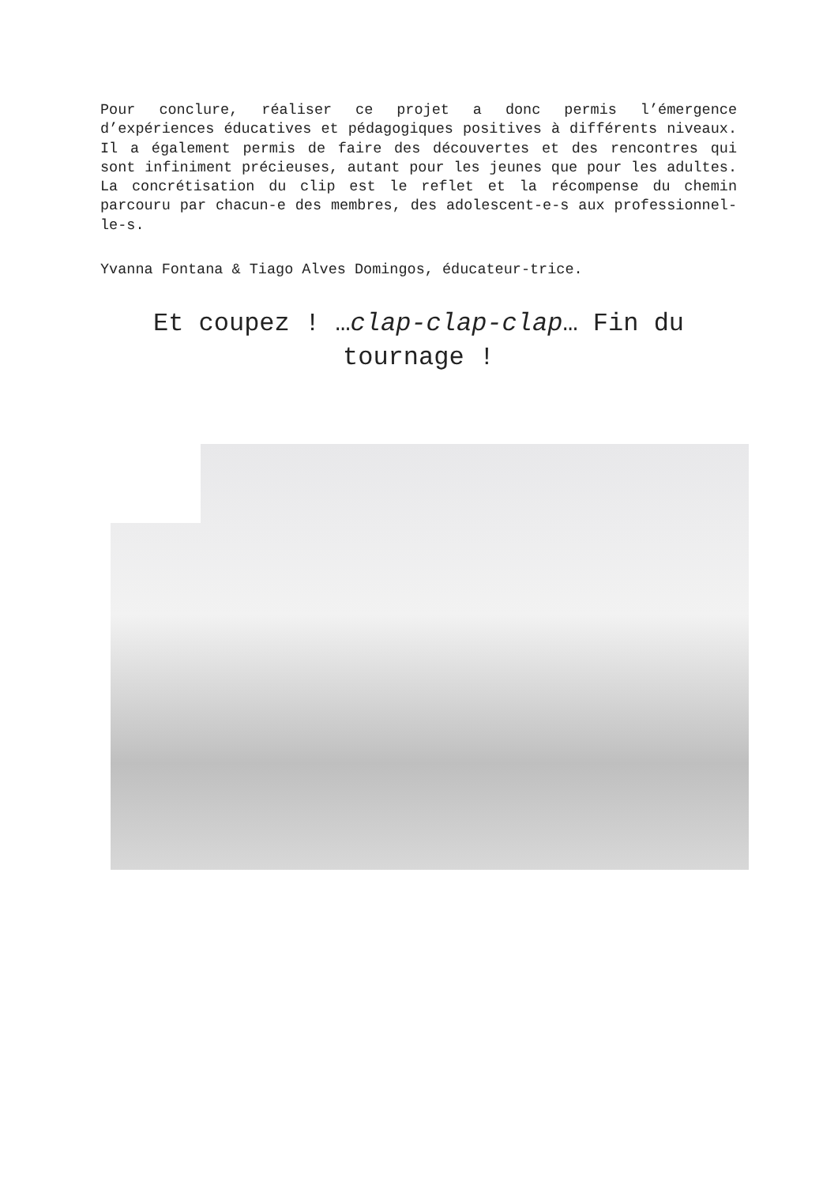Pour conclure, réaliser ce projet a donc permis l’émergence d’expériences éducatives et pédagogiques positives à différents niveaux. Il a également permis de faire des découvertes et des rencontres qui sont infiniment précieuses, autant pour les jeunes que pour les adultes. La concrétisation du clip est le reflet et la récompense du chemin parcouru par chacun-e des membres, des adolescent-e-s aux professionnel-le-s.
Yvanna Fontana & Tiago Alves Domingos, éducateur-trice.
Et coupez ! …clap-clap-clap… Fin du tournage !